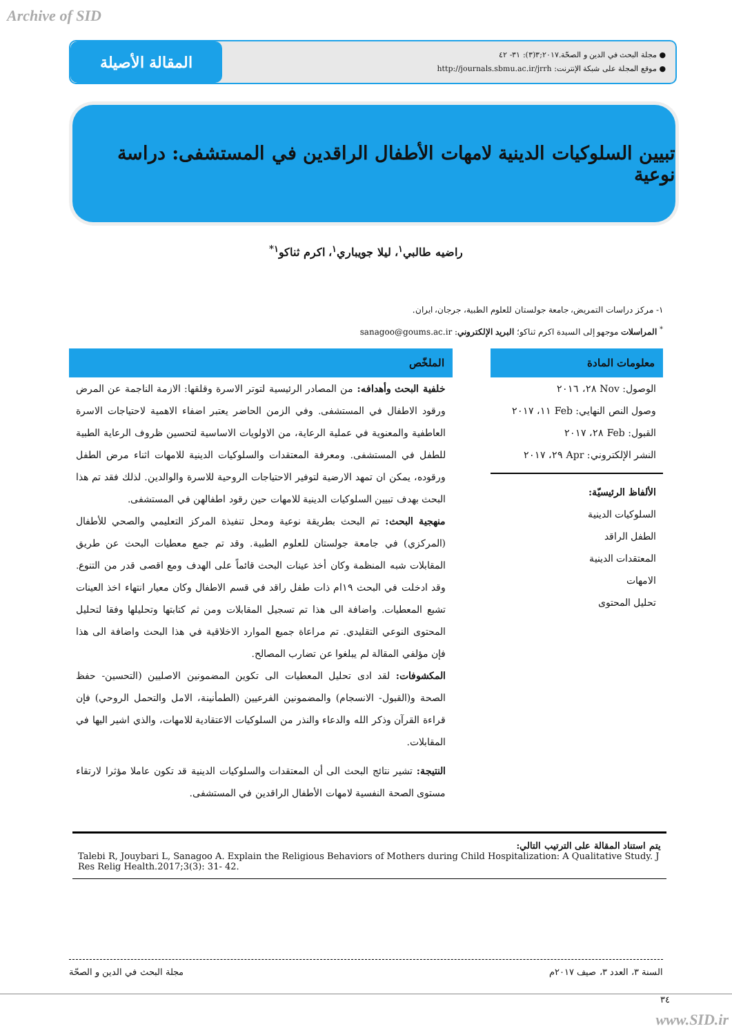Archive of SID
المقالة الأصيلة
● مجلة البحث في الدين و الصحّة.٢٠١٧;٣(٣): ٣١- ٤٢
● موقع المجلة على شبكة الإنترنت: http://journals.sbmu.ac.ir/jrrh
تبيين السلوكيات الدينية لامهات الأطفال الراقدين في المستشفى: دراسة نوعية
راضيه طالبي<sup>١</sup>، ليلا جويباري<sup>١</sup>، اكرم ثناكو<sup>١*</sup>
١- مركز دراسات التمريض، جامعة جولستان للعلوم الطبية، جرجان، ايران.
<sup>*</sup> المراسلات موجهو إلى السيدة اكرم ثناكو؛ البريد الإلكتروني: sanagoo@goums.ac.ir
معلومات المادة
الوصول: Nov ٢٨، ٢٠١٦
وصول النص النهايي: Feb ١١، ٢٠١٧
القبول: Feb ٢٨، ٢٠١٧
النشر الإلكتروني: Apr ٢٩، ٢٠١٧
الألفاظ الرئيسيّة:
السلوكيات الدينية
الطفل الراقد
المعتقدات الدينية
الامهات
تحليل المحتوى
الملخّص
خلفية البحث وأهدافه: من المصادر الرئيسية لتوتر الاسرة وقلقها: الازمة الناجمة عن المرض ورقود الاطفال في المستشفى. وفي الزمن الحاضر يعتبر اضفاء الاهمية لاحتياجات الاسرة العاطفية والمعنوية في عملية الرعاية، من الاولويات الاساسية لتحسين ظروف الرعاية الطبية للطفل في المستشفى. ومعرفة المعتقدات والسلوكيات الدينية للامهات اثناء مرض الطفل ورقوده، يمكن ان تمهد الارضية لتوفير الاحتياجات الروحية للاسرة والوالدين. لذلك فقد تم هذا البحث بهدف تبيين السلوكيات الدينية للامهات حين رقود اطفالهن في المستشفى.
منهجية البحث: تم البحث بطريقة نوعية ومحل تنفيذة المركز التعليمي والصحي للأطفال (المركزي) في جامعة جولستان للعلوم الطبية. وقد تم جمع معطيات البحث عن طريق المقابلات شبه المنظمة وكان أخذ عينات البحث قائماً على الهدف ومع اقصى قدر من التنوع. وقد ادخلت في البحث ١٩ام ذات طفل راقد في قسم الاطفال وكان معيار انتهاء اخذ العينات تشبع المعطيات. واضافة الى هذا تم تسجيل المقابلات ومن ثم كتابتها وتحليلها وفقا لتحليل المحتوى النوعي التقليدي. تم مراعاة جميع الموارد الاخلاقية في هذا البحث واضافة الى هذا فإن مؤلفي المقالة لم يبلغوا عن تضارب المصالح.
المكشوفات: لقد ادى تحليل المعطيات الى تكوين المضمونين الاصليين (التحسين- حفظ الصحة و(القبول- الانسجام) والمضمونين الفرعيين (الطمأنينة، الامل والتحمل الروحي) فإن قراءة القرآن وذكر الله والدعاء والنذر من السلوكيات الاعتقادية للامهات، والذي اشير اليها في المقابلات.
النتيجة: تشير نتائج البحث الى أن المعتقدات والسلوكيات الدينية قد تكون عاملا مؤثرا لارتقاء مستوى الصحة النفسية لامهات الأطفال الراقدين في المستشفى.
يتم استناد المقالة على الترتيب التالي:
Talebi R, Jouybari L, Sanagoo A. Explain the Religious Behaviors of Mothers during Child Hospitalization: A Qualitative Study. J Res Relig Health.2017;3(3): 31- 42.
السنة ٣، العدد ٣، صيف ٢٠١٧م مجلة البحث في الدين و الصحّة
٣٤
www.SID.ir